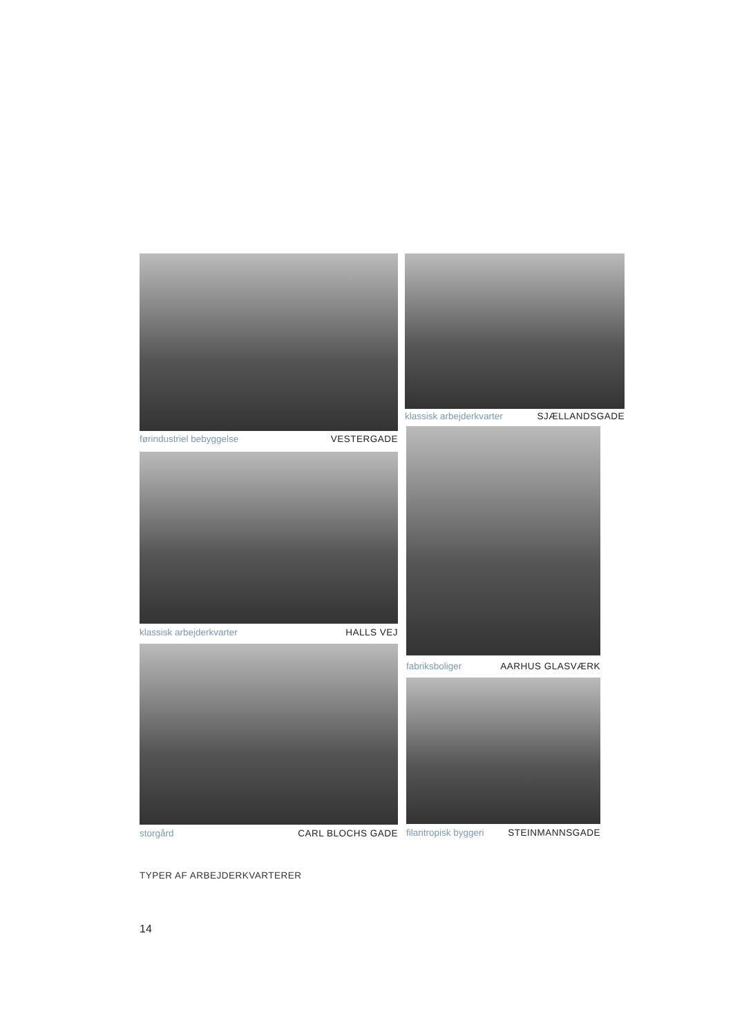førindustriel bebyggelse VESTERGADE
klassisk arbejderkvarter HALLS VEJ
storgård CARL BLOCHS GADE
klassisk arbejderkvarter SJÆLLANDSGADE
fabriksboliger AARHUS GLASVÆRK
filantropisk byggeri STEINMANNSGADE
TYPER AF ARBEJDERKVARTERER
14